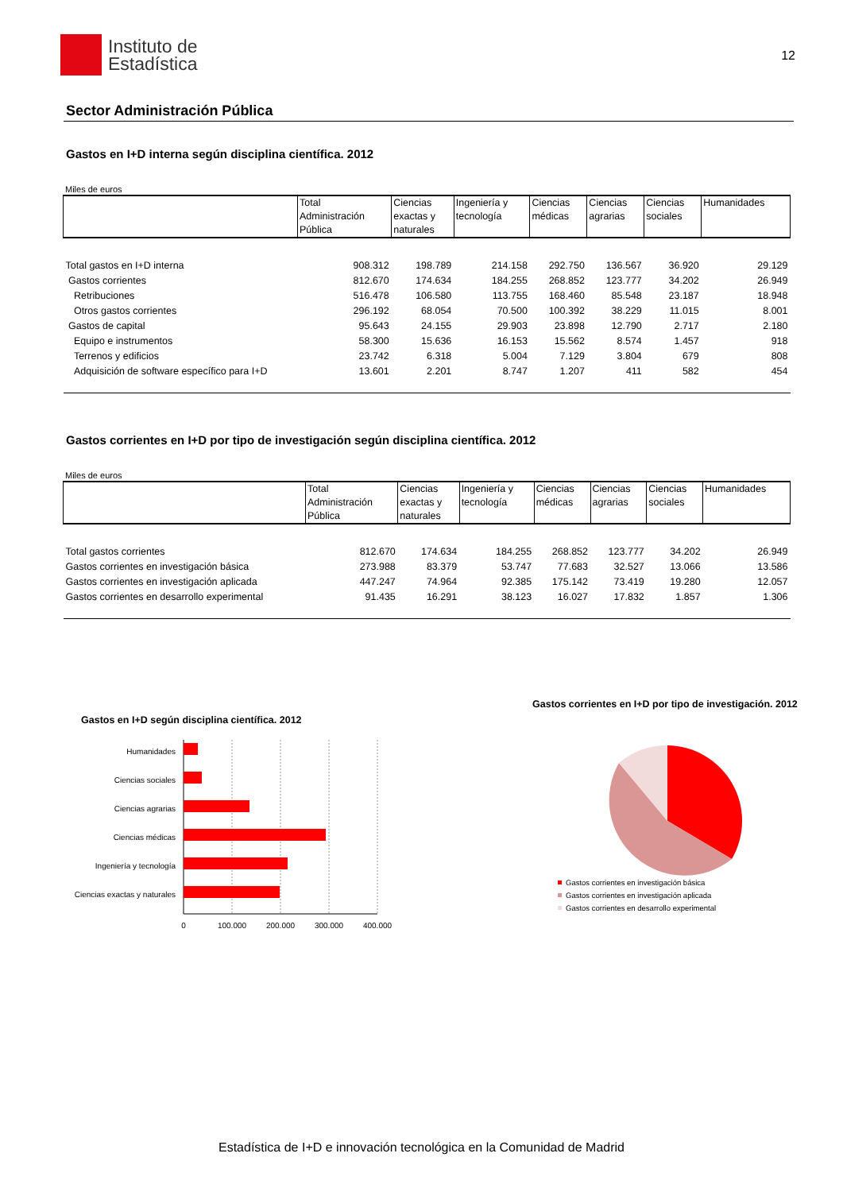Instituto de
Estadística
12
Sector Administración Pública
Gastos en I+D interna según disciplina científica. 2012
Miles de euros
| | Total Administración Pública | Ciencias exactas y naturales | Ingeniería y tecnología | Ciencias médicas | Ciencias agrarias | Ciencias sociales | Humanidades |
| --- | --- | --- | --- | --- | --- | --- | --- |
| Total gastos en I+D interna | 908.312 | 198.789 | 214.158 | 292.750 | 136.567 | 36.920 | 29.129 |
| Gastos corrientes | 812.670 | 174.634 | 184.255 | 268.852 | 123.777 | 34.202 | 26.949 |
| Retribuciones | 516.478 | 106.580 | 113.755 | 168.460 | 85.548 | 23.187 | 18.948 |
| Otros gastos corrientes | 296.192 | 68.054 | 70.500 | 100.392 | 38.229 | 11.015 | 8.001 |
| Gastos de capital | 95.643 | 24.155 | 29.903 | 23.898 | 12.790 | 2.717 | 2.180 |
| Equipo e instrumentos | 58.300 | 15.636 | 16.153 | 15.562 | 8.574 | 1.457 | 918 |
| Terrenos y edificios | 23.742 | 6.318 | 5.004 | 7.129 | 3.804 | 679 | 808 |
| Adquisición de software específico para I+D | 13.601 | 2.201 | 8.747 | 1.207 | 411 | 582 | 454 |
Gastos corrientes en I+D por tipo de investigación según disciplina científica. 2012
Miles de euros
| | Total Administración Pública | Ciencias exactas y naturales | Ingeniería y tecnología | Ciencias médicas | Ciencias agrarias | Ciencias sociales | Humanidades |
| --- | --- | --- | --- | --- | --- | --- | --- |
| Total gastos corrientes | 812.670 | 174.634 | 184.255 | 268.852 | 123.777 | 34.202 | 26.949 |
| Gastos corrientes en investigación básica | 273.988 | 83.379 | 53.747 | 77.683 | 32.527 | 13.066 | 13.586 |
| Gastos corrientes en investigación aplicada | 447.247 | 74.964 | 92.385 | 175.142 | 73.419 | 19.280 | 12.057 |
| Gastos corrientes en desarrollo experimental | 91.435 | 16.291 | 38.123 | 16.027 | 17.832 | 1.857 | 1.306 |
Gastos en I+D según disciplina científica. 2012
Humanidades
Ciencias sociales
Ciencias agrarias
Ciencias médicas
Ingeniería y tecnología
Ciencias exactas y naturales
0
100.000
200.000
300.000
400.000
Gastos corrientes en I+D por tipo de investigación. 2012
Gastos corrientes en investigación básica
Gastos corrientes en investigación aplicada
Gastos corrientes en desarrollo experimental
Estadística de I+D e innovación tecnológica en la Comunidad de Madrid